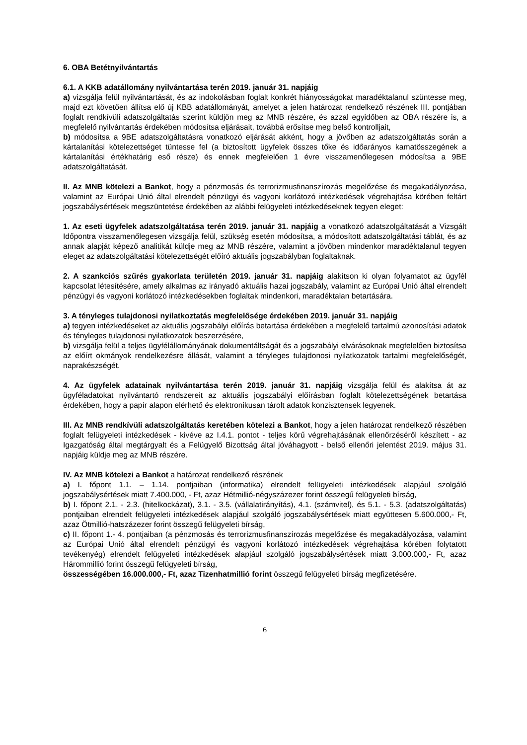6. OBA Betétnyilvántartás
6.1. A KKB adatállomány nyilvántartása terén 2019. január 31. napjáig
a) vizsgálja felül nyilvántartását, és az indokolásban foglalt konkrét hiányosságokat maradéktalanul szüntesse meg, majd ezt követően állítsa elő új KBB adatállományát, amelyet a jelen határozat rendelkező részének III. pontjában foglalt rendkívüli adatszolgáltatás szerint küldjön meg az MNB részére, és azzal egyidőben az OBA részére is, a megfelelő nyilvántartás érdekében módosítsa eljárásait, továbbá erősítse meg belső kontrolljait,
b) módosítsa a 9BE adatszolgáltatásra vonatkozó eljárását akként, hogy a jövőben az adatszolgáltatás során a kártalanítási kötelezettséget tüntesse fel (a biztosított ügyfelek összes tőke és időarányos kamatösszegének a kártalanítási értékhatárig eső része) és ennek megfelelően 1 évre visszamenőlegesen módosítsa a 9BE adatszolgáltatását.
II. Az MNB kötelezi a Bankot, hogy a pénzmosás és terrorizmusfinanszírozás megelőzése és megakadályozása, valamint az Európai Unió által elrendelt pénzügyi és vagyoni korlátozó intézkedések végrehajtása körében feltárt jogszabálysértések megszüntetése érdekében az alábbi felügyeleti intézkedéseknek tegyen eleget:
1. Az eseti ügyfelek adatszolgáltatása terén 2019. január 31. napjáig a vonatkozó adatszolgáltatását a Vizsgált Időpontra visszamenőlegesen vizsgálja felül, szükség esetén módosítsa, a módosított adatszolgáltatási táblát, és az annak alapját képező analitikát küldje meg az MNB részére, valamint a jövőben mindenkor maradéktalanul tegyen eleget az adatszolgáltatási kötelezettségét előíró aktuális jogszabályban foglaltaknak.
2. A szankciós szűrés gyakorlata területén 2019. január 31. napjáig alakítson ki olyan folyamatot az ügyfél kapcsolat létesítésére, amely alkalmas az irányadó aktuális hazai jogszabály, valamint az Európai Unió által elrendelt pénzügyi és vagyoni korlátozó intézkedésekben foglaltak mindenkori, maradéktalan betartására.
3. A tényleges tulajdonosi nyilatkoztatás megfelelősége érdekében 2019. január 31. napjáig
a) tegyen intézkedéseket az aktuális jogszabályi előírás betartása érdekében a megfelelő tartalmú azonosítási adatok és tényleges tulajdonosi nyilatkozatok beszerzésére,
b) vizsgálja felül a teljes ügyfélállományának dokumentáltságát és a jogszabályi elvárásoknak megfelelően biztosítsa az előírt okmányok rendelkezésre állását, valamint a tényleges tulajdonosi nyilatkozatok tartalmi megfelelőségét, naprakészségét.
4. Az ügyfelek adatainak nyilvántartása terén 2019. január 31. napjáig vizsgálja felül és alakítsa át az ügyféladatokat nyilvántartó rendszereit az aktuális jogszabályi előírásban foglalt kötelezettségének betartása érdekében, hogy a papír alapon elérhető és elektronikusan tárolt adatok konzisztensek legyenek.
III. Az MNB rendkívüli adatszolgáltatás keretében kötelezi a Bankot, hogy a jelen határozat rendelkező részében foglalt felügyeleti intézkedések - kivéve az I.4.1. pontot - teljes körű végrehajtásának ellenőrzéséről készített - az Igazgatóság által megtárgyalt és a Felügyelő Bizottság által jóváhagyott - belső ellenőri jelentést 2019. május 31. napjáig küldje meg az MNB részére.
IV. Az MNB kötelezi a Bankot a határozat rendelkező részének
a) I. főpont 1.1. – 1.14. pontjaiban (informatika) elrendelt felügyeleti intézkedések alapjául szolgáló jogszabálysértések miatt 7.400.000, - Ft, azaz Hétmillió-négyszázezer forint összegű felügyeleti bírság,
b) I. főpont 2.1. - 2.3. (hitelkockázat), 3.1. - 3.5. (vállalatirányítás), 4.1. (számvitel), és 5.1. - 5.3. (adatszolgáltatás) pontjaiban elrendelt felügyeleti intézkedések alapjául szolgáló jogszabálysértések miatt együttesen 5.600.000,- Ft, azaz Ötmillió-hatszázezer forint összegű felügyeleti bírság,
c) II. főpont 1.- 4. pontjaiban (a pénzmosás és terrorizmusfinanszírozás megelőzése és megakadályozása, valamint az Európai Unió által elrendelt pénzügyi és vagyoni korlátozó intézkedések végrehajtása körében folytatott tevékenyég) elrendelt felügyeleti intézkedések alapjául szolgáló jogszabálysértések miatt 3.000.000,- Ft, azaz Hárommillió forint összegű felügyeleti bírság,
összességében 16.000.000,- Ft, azaz Tizenhatmillió forint összegű felügyeleti bírság megfizetésére.
6